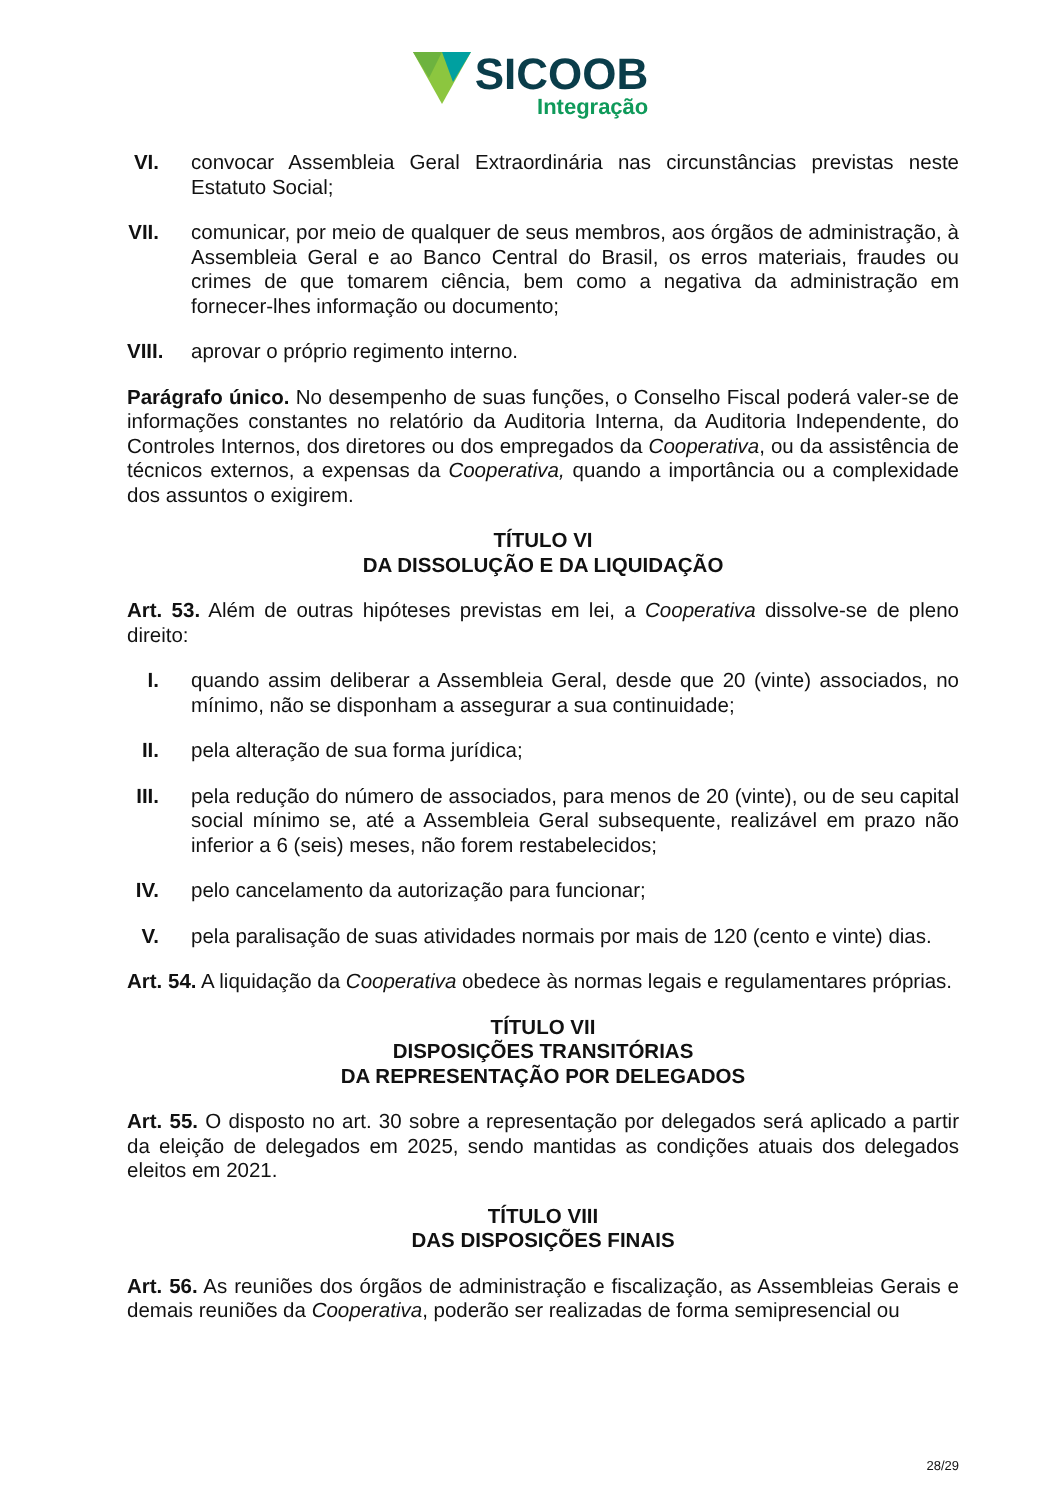SICOOB
Integração
VI. convocar Assembleia Geral Extraordinária nas circunstâncias previstas neste Estatuto Social;
VII. comunicar, por meio de qualquer de seus membros, aos órgãos de administração, à Assembleia Geral e ao Banco Central do Brasil, os erros materiais, fraudes ou crimes de que tomarem ciência, bem como a negativa da administração em fornecer-lhes informação ou documento;
VIII. aprovar o próprio regimento interno.
Parágrafo único. No desempenho de suas funções, o Conselho Fiscal poderá valer-se de informações constantes no relatório da Auditoria Interna, da Auditoria Independente, do Controles Internos, dos diretores ou dos empregados da Cooperativa, ou da assistência de técnicos externos, a expensas da Cooperativa, quando a importância ou a complexidade dos assuntos o exigirem.
TÍTULO VI
DA DISSOLUÇÃO E DA LIQUIDAÇÃO
Art. 53. Além de outras hipóteses previstas em lei, a Cooperativa dissolve-se de pleno direito:
I. quando assim deliberar a Assembleia Geral, desde que 20 (vinte) associados, no mínimo, não se disponham a assegurar a sua continuidade;
II. pela alteração de sua forma jurídica;
III. pela redução do número de associados, para menos de 20 (vinte), ou de seu capital social mínimo se, até a Assembleia Geral subsequente, realizável em prazo não inferior a 6 (seis) meses, não forem restabelecidos;
IV. pelo cancelamento da autorização para funcionar;
V. pela paralisação de suas atividades normais por mais de 120 (cento e vinte) dias.
Art. 54. A liquidação da Cooperativa obedece às normas legais e regulamentares próprias.
TÍTULO VII
DISPOSIÇÕES TRANSITÓRIAS
DA REPRESENTAÇÃO POR DELEGADOS
Art. 55. O disposto no art. 30 sobre a representação por delegados será aplicado a partir da eleição de delegados em 2025, sendo mantidas as condições atuais dos delegados eleitos em 2021.
TÍTULO VIII
DAS DISPOSIÇÕES FINAIS
Art. 56. As reuniões dos órgãos de administração e fiscalização, as Assembleias Gerais e demais reuniões da Cooperativa, poderão ser realizadas de forma semipresencial ou
28/29